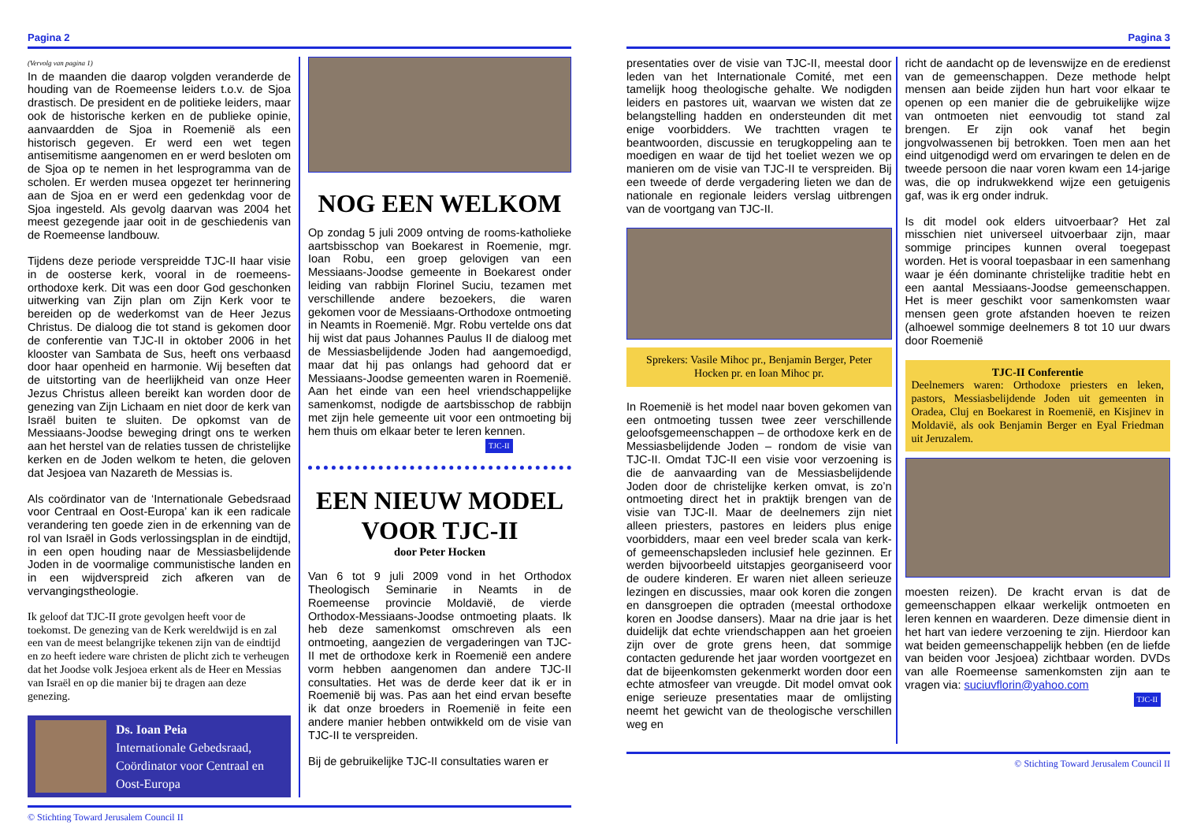Pagina 2
(Vervolg van pagina 1)
In de maanden die daarop volgden veranderde de houding van de Roemeense leiders t.o.v. de Sjoa drastisch. De president en de politieke leiders, maar ook de historische kerken en de publieke opinie, aanvaardden de Sjoa in Roemenië als een historisch gegeven. Er werd een wet tegen antisemitisme aangenomen en er werd besloten om de Sjoa op te nemen in het lesprogramma van de scholen. Er werden musea opgezet ter herinnering aan de Sjoa en er werd een gedenkdag voor de Sjoa ingesteld. Als gevolg daarvan was 2004 het meest gezegende jaar ooit in de geschiedenis van de Roemeense landbouw.
Tijdens deze periode verspreidde TJC-II haar visie in de oosterse kerk, vooral in de roemeens-orthodoxe kerk. Dit was een door God geschonken uitwerking van Zijn plan om Zijn Kerk voor te bereiden op de wederkomst van de Heer Jezus Christus. De dialoog die tot stand is gekomen door de conferentie van TJC-II in oktober 2006 in het klooster van Sambata de Sus, heeft ons verbaasd door haar openheid en harmonie. Wij beseften dat de uitstorting van de heerlijkheid van onze Heer Jezus Christus alleen bereikt kan worden door de genezing van Zijn Lichaam en niet door de kerk van Israël buiten te sluiten. De opkomst van de Messiaans-Joodse beweging dringt ons te werken aan het herstel van de relaties tussen de christelijke kerken en de Joden welkom te heten, die geloven dat Jesjoea van Nazareth de Messias is.
Als coördinator van de ‘Internationale Gebedsraad voor Centraal en Oost-Europa’ kan ik een radicale verandering ten goede zien in de erkenning van de rol van Israël in Gods verlossingsplan in de eindtijd, in een open houding naar de Messiasbelijdende Joden in de voormalige communistische landen en in een wijdverspreid zich afkeren van de vervangingstheologie.
Ik geloof dat TJC-II grote gevolgen heeft voor de toekomst. De genezing van de Kerk wereldwijd is en zal een van de meest belangrijke tekenen zijn van de eindtijd en zo heeft iedere ware christen de plicht zich te verheugen dat het Joodse volk Jesjoea erkent als de Heer en Messias van Israël en op die manier bij te dragen aan deze genezing.
Ds. Ioan Peia
Internationale Gebedsraad,
Coördinator voor Centraal en
Oost-Europa
NOG EEN WELKOM
Op zondag 5 juli 2009 ontving de rooms-katholieke aartsbisschop van Boekarest in Roemenie, mgr. Ioan Robu, een groep gelovigen van een Messiaans-Joodse gemeente in Boekarest onder leiding van rabbijn Florinel Suciu, tezamen met verschillende andere bezoekers, die waren gekomen voor de Messiaans-Orthodoxe ontmoeting in Neamts in Roemenië. Mgr. Robu vertelde ons dat hij wist dat paus Johannes Paulus II de dialoog met de Messiasbelijdende Joden had aangemoedigd, maar dat hij pas onlangs had gehoord dat er Messiaans-Joodse gemeenten waren in Roemenië. Aan het einde van een heel vriendschappelijke samenkomst, nodigde de aartsbisschop de rabbijn met zijn hele gemeente uit voor een ontmoeting bij hem thuis om elkaar beter te leren kennen.
TJC-II
EEN NIEUW MODEL VOOR TJC-II
door Peter Hocken
Van 6 tot 9 juli 2009 vond in het Orthodox Theologisch Seminarie in Neamts in de Roemeense provincie Moldavië, de vierde Orthodox-Messiaans-Joodse ontmoeting plaats. Ik heb deze samenkomst omschreven als een ontmoeting, aangezien de vergaderingen van TJC-II met de orthodoxe kerk in Roemenië een andere vorm hebben aangenomen dan andere TJC-II consultaties. Het was de derde keer dat ik er in Roemenië bij was. Pas aan het eind ervan besefte ik dat onze broeders in Roemenië in feite een andere manier hebben ontwikkeld om de visie van TJC-II te verspreiden.
Bij de gebruikelijke TJC-II consultaties waren er
© Stichting Toward Jerusalem Council II
Pagina 3
presentaties over de visie van TJC-II, meestal door leden van het Internationale Comité, met een tamelijk hoog theologische gehalte. We nodigden leiders en pastores uit, waarvan we wisten dat ze belangstelling hadden en ondersteunden dit met enige voorbidders. We trachtten vragen te beantwoorden, discussie en terugkoppeling aan te moedigen en waar de tijd het toeliet wezen we op manieren om de visie van TJC-II te verspreiden. Bij een tweede of derde vergadering lieten we dan de nationale en regionale leiders verslag uitbrengen van de voortgang van TJC-II.
Sprekers: Vasile Mihoc pr., Benjamin Berger, Peter Hocken pr. en Ioan Mihoc pr.
In Roemenië is het model naar boven gekomen van een ontmoeting tussen twee zeer verschillende geloofsgemeenschappen – de orthodoxe kerk en de Messiasbelijdende Joden – rondom de visie van TJC-II. Omdat TJC-II een visie voor verzoening is die de aanvaarding van de Messiasbelijdende Joden door de christelijke kerken omvat, is zo’n ontmoeting direct het in praktijk brengen van de visie van TJC-II. Maar de deelnemers zijn niet alleen priesters, pastores en leiders plus enige voorbidders, maar een veel breder scala van kerk- of gemeenschapsleden inclusief hele gezinnen. Er werden bijvoorbeeld uitstapjes georganiseerd voor de oudere kinderen. Er waren niet alleen serieuze lezingen en discussies, maar ook koren die zongen en dansgroepen die optraden (meestal orthodoxe koren en Joodse dansers). Maar na drie jaar is het duidelijk dat echte vriendschappen aan het groeien zijn over de grote grens heen, dat sommige contacten gedurende het jaar worden voortgezet en dat de bijeenkomsten gekenmerkt worden door een echte atmosfeer van vreugde. Dit model omvat ook enige serieuze presentaties maar de omlijsting neemt het gewicht van de theologische verschillen weg en
richt de aandacht op de levenswijze en de eredienst van de gemeenschappen. Deze methode helpt mensen aan beide zijden hun hart voor elkaar te openen op een manier die de gebruikelijke wijze van ontmoeten niet eenvoudig tot stand zal brengen. Er zijn ook vanaf het begin jongvolwassenen bij betrokken. Toen men aan het eind uitgenodigd werd om ervaringen te delen en de tweede persoon die naar voren kwam een 14-jarige was, die op indrukwekkend wijze een getuigenis gaf, was ik erg onder indruk.
Is dit model ook elders uitvoerbaar? Het zal misschien niet universeel uitvoerbaar zijn, maar sommige principes kunnen overal toegepast worden. Het is vooral toepasbaar in een samenhang waar je één dominante christelijke traditie hebt en een aantal Messiaans-Joodse gemeenschappen. Het is meer geschikt voor samenkomsten waar mensen geen grote afstanden hoeven te reizen (alhoewel sommige deelnemers 8 tot 10 uur dwars door Roemenië
TJC-II Conferentie
Deelnemers waren: Orthodoxe priesters en leken, pastors, Messiasbelijdende Joden uit gemeenten in Oradea, Cluj en Boekarest in Roemenië, en Kisjinev in Moldavië, als ook Benjamin Berger en Eyal Friedman uit Jeruzalem.
moesten reizen). De kracht ervan is dat de gemeenschappen elkaar werkelijk ontmoeten en leren kennen en waarderen. Deze dimensie dient in het hart van iedere verzoening te zijn. Hierdoor kan wat beiden gemeenschappelijk hebben (en de liefde van beiden voor Jesjoea) zichtbaar worden. DVDs van alle Roemeense samenkomsten zijn aan te vragen via: suciuvflorin@yahoo.com
TJC-II
© Stichting Toward Jerusalem Council II